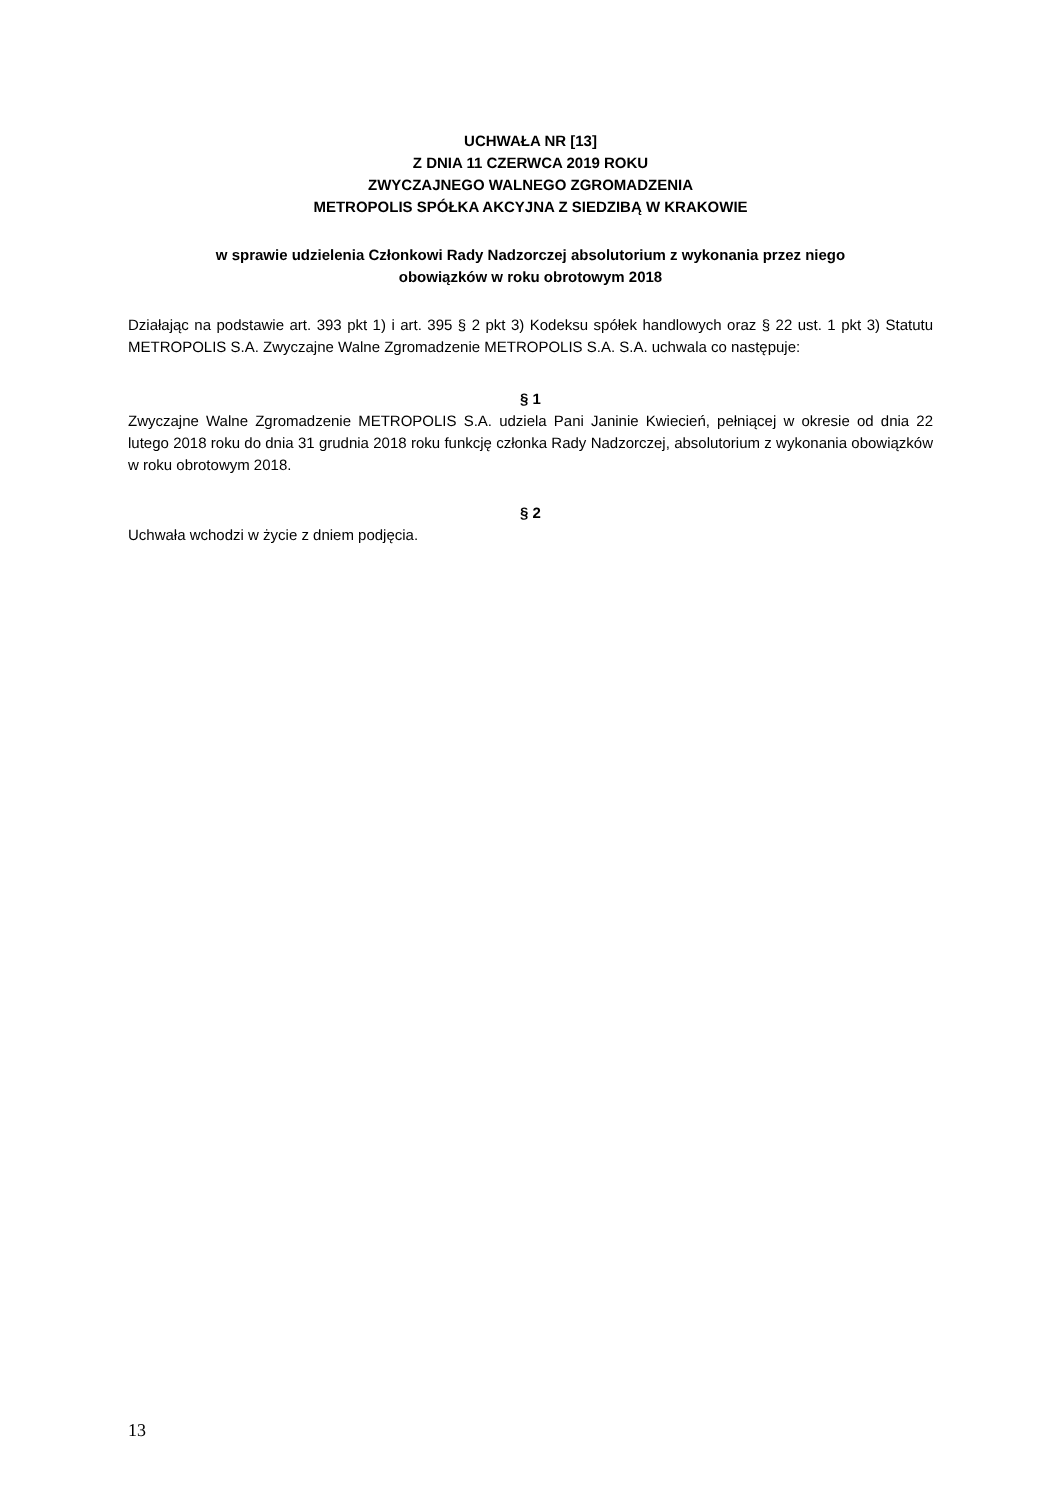UCHWAŁA NR [13]
Z DNIA 11 CZERWCA 2019 ROKU
ZWYCZAJNEGO WALNEGO ZGROMADZENIA
METROPOLIS SPÓŁKA AKCYJNA Z SIEDZIBĄ W KRAKOWIE
w sprawie udzielenia Członkowi Rady Nadzorczej absolutorium z wykonania przez niego
obowiązków w roku obrotowym 2018
Działając na podstawie art. 393 pkt 1) i art. 395 § 2 pkt 3) Kodeksu spółek handlowych oraz § 22 ust. 1 pkt 3) Statutu METROPOLIS S.A. Zwyczajne Walne Zgromadzenie METROPOLIS S.A. S.A. uchwala co następuje:
§ 1
Zwyczajne Walne Zgromadzenie METROPOLIS S.A. udziela Pani Janinie Kwiecień, pełniącej w okresie od dnia 22 lutego 2018 roku do dnia 31 grudnia 2018 roku funkcję członka Rady Nadzorczej, absolutorium z wykonania obowiązków w roku obrotowym 2018.
§ 2
Uchwała wchodzi w życie z dniem podjęcia.
13